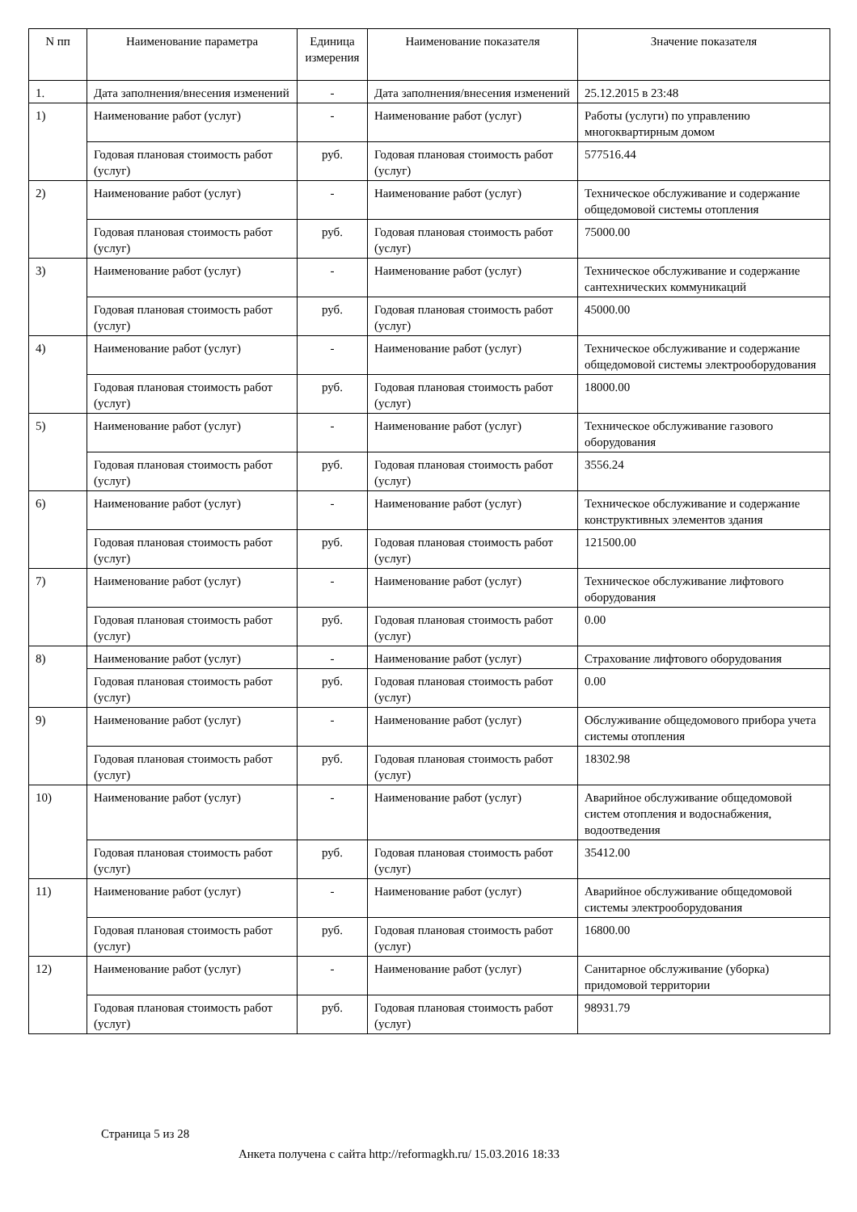| N пп | Наименование параметра | Единица измерения | Наименование показателя | Значение показателя |
| --- | --- | --- | --- | --- |
| 1. | Дата заполнения/внесения изменений | - | Дата заполнения/внесения изменений | 25.12.2015 в 23:48 |
| 1) | Наименование работ (услуг) | - | Наименование работ (услуг) | Работы (услуги) по управлению многоквартирным домом |
| | Годовая плановая стоимость работ (услуг) | руб. | Годовая плановая стоимость работ (услуг) | 577516.44 |
| 2) | Наименование работ (услуг) | - | Наименование работ (услуг) | Техническое обслуживание и содержание общедомовой системы отопления |
| | Годовая плановая стоимость работ (услуг) | руб. | Годовая плановая стоимость работ (услуг) | 75000.00 |
| 3) | Наименование работ (услуг) | - | Наименование работ (услуг) | Техническое обслуживание и содержание сантехнических коммуникаций |
| | Годовая плановая стоимость работ (услуг) | руб. | Годовая плановая стоимость работ (услуг) | 45000.00 |
| 4) | Наименование работ (услуг) | - | Наименование работ (услуг) | Техническое обслуживание и содержание общедомовой системы электрооборудования |
| | Годовая плановая стоимость работ (услуг) | руб. | Годовая плановая стоимость работ (услуг) | 18000.00 |
| 5) | Наименование работ (услуг) | - | Наименование работ (услуг) | Техническое обслуживание газового оборудования |
| | Годовая плановая стоимость работ (услуг) | руб. | Годовая плановая стоимость работ (услуг) | 3556.24 |
| 6) | Наименование работ (услуг) | - | Наименование работ (услуг) | Техническое обслуживание и содержание конструктивных элементов здания |
| | Годовая плановая стоимость работ (услуг) | руб. | Годовая плановая стоимость работ (услуг) | 121500.00 |
| 7) | Наименование работ (услуг) | - | Наименование работ (услуг) | Техническое обслуживание лифтового оборудования |
| | Годовая плановая стоимость работ (услуг) | руб. | Годовая плановая стоимость работ (услуг) | 0.00 |
| 8) | Наименование работ (услуг) | - | Наименование работ (услуг) | Страхование лифтового оборудования |
| | Годовая плановая стоимость работ (услуг) | руб. | Годовая плановая стоимость работ (услуг) | 0.00 |
| 9) | Наименование работ (услуг) | - | Наименование работ (услуг) | Обслуживание общедомового прибора учета системы отопления |
| | Годовая плановая стоимость работ (услуг) | руб. | Годовая плановая стоимость работ (услуг) | 18302.98 |
| 10) | Наименование работ (услуг) | - | Наименование работ (услуг) | Аварийное обслуживание общедомовой систем отопления и водоснабжения, водоотведения |
| | Годовая плановая стоимость работ (услуг) | руб. | Годовая плановая стоимость работ (услуг) | 35412.00 |
| 11) | Наименование работ (услуг) | - | Наименование работ (услуг) | Аварийное обслуживание общедомовой системы электрооборудования |
| | Годовая плановая стоимость работ (услуг) | руб. | Годовая плановая стоимость работ (услуг) | 16800.00 |
| 12) | Наименование работ (услуг) | - | Наименование работ (услуг) | Санитарное обслуживание (уборка) придомовой территории |
| | Годовая плановая стоимость работ (услуг) | руб. | Годовая плановая стоимость работ (услуг) | 98931.79 |
Страница 5 из 28
Анкета получена с сайта http://reformagkh.ru/ 15.03.2016 18:33